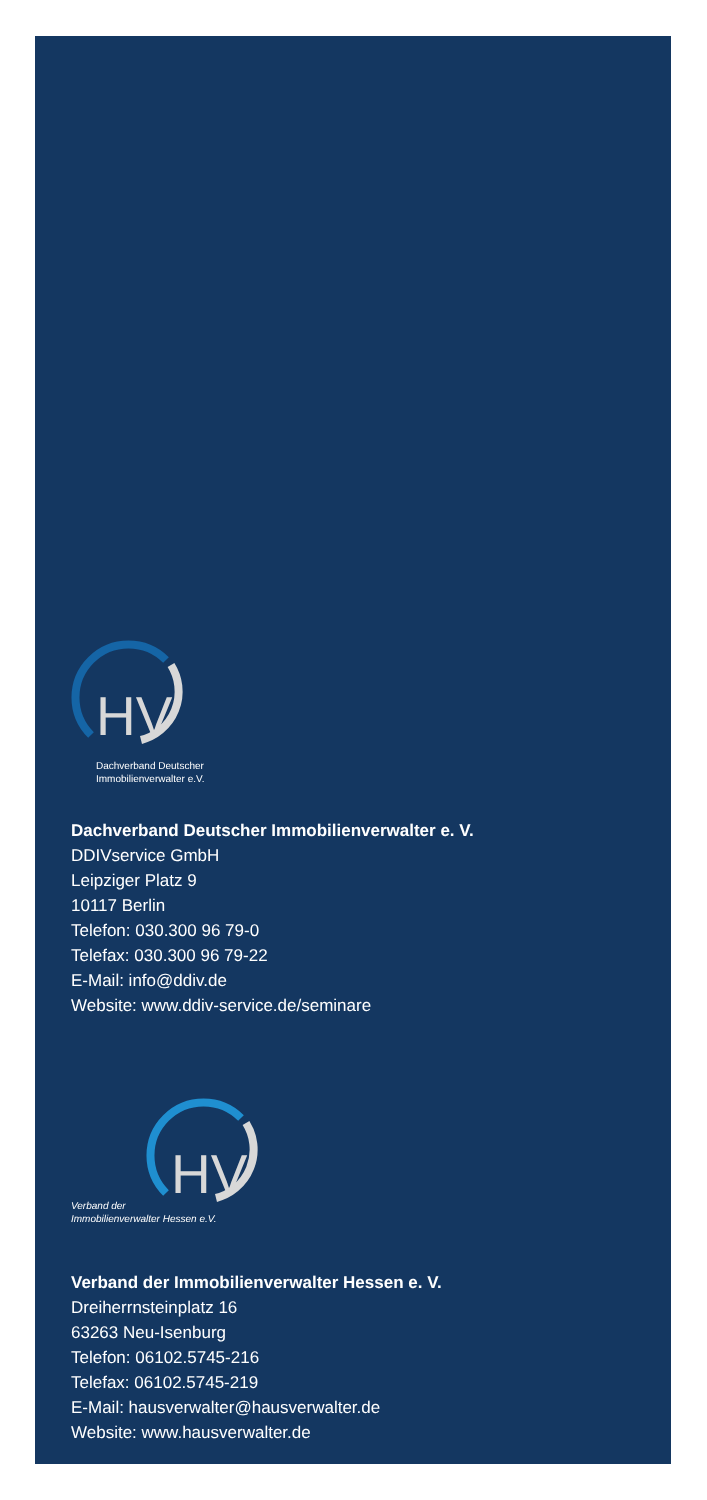HV
Dachverband Deutscher
Immobilienverwalter e.V.
Dachverband Deutscher Immobilienverwalter e. V.
DDIVservice GmbH
Leipziger Platz 9
10117 Berlin
Telefon: 030.300 96 79-0
Telefax: 030.300 96 79-22
E-Mail: info@ddiv.de
Website: www.ddiv-service.de/seminare
HV
Verband der
Immobilienverwalter Hessen e.V.
Verband der Immobilienverwalter Hessen e. V.
Dreiherrnsteinplatz 16
63263 Neu-Isenburg
Telefon: 06102.5745-216
Telefax: 06102.5745-219
E-Mail: hausverwalter@hausverwalter.de
Website: www.hausverwalter.de